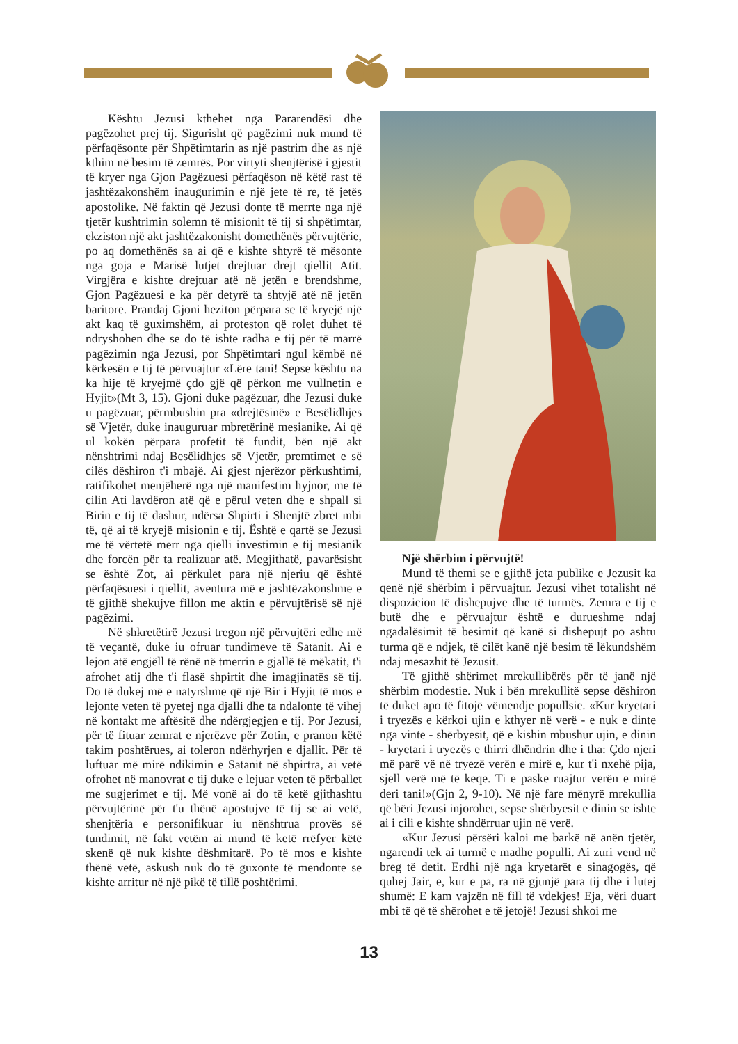Kështu Jezusi kthehet nga Pararendësi dhe pagëzohet prej tij. Sigurisht që pagëzimi nuk mund të përfaqësonte për Shpëtimtarin as një pastrim dhe as një kthim në besim të zemrës. Por virtyti shenjtërisë i gjestit të kryer nga Gjon Pagëzuesi përfaqëson në këtë rast të jashtëzakonshëm inaugurimin e një jete të re, të jetës apostolike. Në faktin që Jezusi donte të merrte nga një tjetër kushtrimin solemn të misionit të tij si shpëtimtar, ekziston një akt jashtëzakonisht domethënës përvujtërie, po aq domethënës sa ai që e kishte shtyrë të mësonte nga goja e Marisë lutjet drejtuar drejt qiellit Atit. Virgjëra e kishte drejtuar atë në jetën e brendshme, Gjon Pagëzuesi e ka për detyrë ta shtyjë atë në jetën baritore. Prandaj Gjoni heziton përpara se të kryejë një akt kaq të guximshëm, ai proteston që rolet duhet të ndryshohen dhe se do të ishte radha e tij për të marrë pagëzimin nga Jezusi, por Shpëtimtari ngul këmbë në kërkesën e tij të përvuajtur «Lëre tani! Sepse kështu na ka hije të kryejmë çdo gjë që përkon me vullnetin e Hyjit»(Mt 3, 15). Gjoni duke pagëzuar, dhe Jezusi duke u pagëzuar, përmbushin pra «drejtësinë» e Besëlidhjes së Vjetër, duke inauguruar mbretërinë mesianike. Ai që ul kokën përpara profetit të fundit, bën një akt nënshtrimi ndaj Besëlidhjes së Vjetër, premtimet e së cilës dëshiron t'i mbajë. Ai gjest njerëzor përkushtimi, ratifikohet menjëherë nga një manifestim hyjnor, me të cilin Ati lavdëron atë që e përul veten dhe e shpall si Birin e tij të dashur, ndërsa Shpirti i Shenjtë zbret mbi të, që ai të kryejë misionin e tij. Është e qartë se Jezusi me të vërtetë merr nga qielli investimin e tij mesianik dhe forcën për ta realizuar atë. Megjithatë, pavarësisht se është Zot, ai përkulet para një njeriu që është përfaqësuesi i qiellit, aventura më e jashtëzakonshme e të gjithë shekujve fillon me aktin e përvujtërisë së një pagëzimi.
Në shkretëtirë Jezusi tregon një përvujtëri edhe më të veçantë, duke iu ofruar tundimeve të Satanit. Ai e lejon atë engjëll të rënë në tmerrin e gjallë të mëkatit, t'i afrohet atij dhe t'i flasë shpirtit dhe imagjinatës së tij. Do të dukej më e natyrshme që një Bir i Hyjit të mos e lejonte veten të pyetej nga djalli dhe ta ndalonte të vihej në kontakt me aftësitë dhe ndërgjegjen e tij. Por Jezusi, për të fituar zemrat e njerëzve për Zotin, e pranon këtë takim poshtërues, ai toleron ndërhyrjen e djallit. Për të luftuar më mirë ndikimin e Satanit në shpirtra, ai vetë ofrohet në manovrat e tij duke e lejuar veten të përballet me sugjerimet e tij. Më vonë ai do të ketë gjithashtu përvujtërinë për t'u thënë apostujve të tij se ai vetë, shenjtëria e personifikuar iu nënshtrua provës së tundimit, në fakt vetëm ai mund të ketë rrëfyer këtë skenë që nuk kishte dëshmitarë. Po të mos e kishte thënë vetë, askush nuk do të guxonte të mendonte se kishte arritur në një pikë të tillë poshtërimi.
Një shërbim i përvujtë!
Mund të themi se e gjithë jeta publike e Jezusit ka qenë një shërbim i përvuajtur. Jezusi vihet totalisht në dispozicion të dishepujve dhe të turmës. Zemra e tij e butë dhe e përvuajtur është e durueshme ndaj ngadalësimit të besimit që kanë si dishepujt po ashtu turma që e ndjek, të cilët kanë një besim të lëkundshëm ndaj mesazhit të Jezusit.
Të gjithë shërimet mrekullibërës për të janë një shërbim modestie. Nuk i bën mrekullitë sepse dëshiron të duket apo të fitojë vëmendje popullsie. «Kur kryetari i tryezës e kërkoi ujin e kthyer në verë - e nuk e dinte nga vinte - shërbyesit, që e kishin mbushur ujin, e dinin - kryetari i tryezës e thirri dhëndrin dhe i tha: Çdo njeri më parë vë në tryezë verën e mirë e, kur t'i nxehë pija, sjell verë më të keqe. Ti e paske ruajtur verën e mirë deri tani!»(Gjn 2, 9-10). Në një fare mënyrë mrekullia që bëri Jezusi injorohet, sepse shërbyesit e dinin se ishte ai i cili e kishte shndërruar ujin në verë.
«Kur Jezusi përsëri kaloi me barkë në anën tjetër, ngarendi tek ai turmë e madhe populli. Ai zuri vend në breg të detit. Erdhi një nga kryetarët e sinagogës, që quhej Jair, e, kur e pa, ra në gjunjë para tij dhe i lutej shumë: E kam vajzën në fill të vdekjes! Eja, vëri duart mbi të që të shërohet e të jetojë! Jezusi shkoi me
13